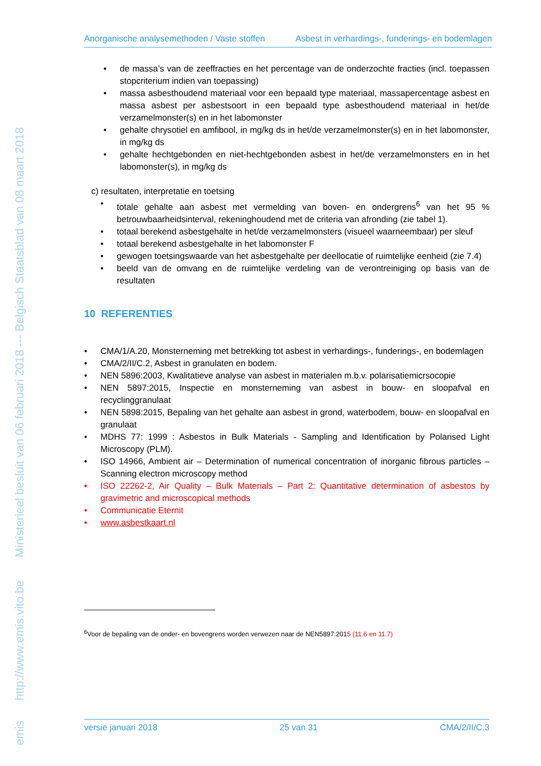emis
http://www.emis.vito.be Ministerieel besluit van 06 februari 2018 --- Belgisch Staatsblad van 08 maart 2018
Anorganische analysemethoden / Vaste stoffen Asbest in verhardings-, funderings- en bodemlagen
• de massa’s van de zeeffracties en het percentage van de onderzochte fracties (incl. toepassen stopcriterium indien van toepassing)
• massa asbesthoudend materiaal voor een bepaald type materiaal, massapercentage asbest en massa asbest per asbestsoort in een bepaald type asbesthoudend materiaal in het/de verzamelmonster(s) en in het labomonster
• gehalte chrysotiel en amfibool, in mg/kg ds in het/de verzamelmonster(s) en in het labomonster, in mg/kg ds
• gehalte hechtgebonden en niet-hechtgebonden asbest in het/de verzamelmonsters en in het labomonster(s), in mg/kg ds
c) resultaten, interpretatie en toetsing
• totale gehalte aan asbest met vermelding van boven- en ondergrens<sup>6</sup> van het 95 % betrouwbaarheidsinterval, rekeninghoudend met de criteria van afronding (zie tabel 1).
• totaal berekend asbestgehalte in het/de verzamelmonsters (visueel waarneembaar) per sleuf
• totaal berekend asbestgehalte in het labomonster F
• gewogen toetsingswaarde van het asbestgehalte per deellocatie of ruimtelijke eenheid (zie 7.4)
• beeld van de omvang en de ruimtelijke verdeling van de verontreiniging op basis van de resultaten
10 REFERENTIES
• CMA/1/A.20, Monsterneming met betrekking tot asbest in verhardings-, funderings-, en bodemlagen
• CMA/2/II/C.2, Asbest in granulaten en bodem.
• NEN 5896:2003, Kwalitatieve analyse van asbest in materialen m.b.v. polarisatiemicrsocopie
• NEN 5897:2015, Inspectie en monsterneming van asbest in bouw- en sloopafval en recyclinggranulaat
• NEN 5898:2015, Bepaling van het gehalte aan asbest in grond, waterbodem, bouw- en sloopafval en granulaat
• MDHS 77: 1999 : Asbestos in Bulk Materials - Sampling and Identification by Polarised Light Microscopy (PLM).
• ISO 14966, Ambient air – Determination of numerical concentration of inorganic fibrous particles – Scanning electron microscopy method
• ISO 22262-2, Air Quality – Bulk Materials – Part 2: Quantitative determination of asbestos by gravimetric and microscopical methods
• Communicatie Eternit
• www.asbestkaart.nl
<sup>6</sup> Voor de bepaling van de onder- en bovengrens worden verwezen naar de NEN5897:2015 (11.6 en 11.7)
versie januari 2018 25 van 31 CMA/2/II/C.3